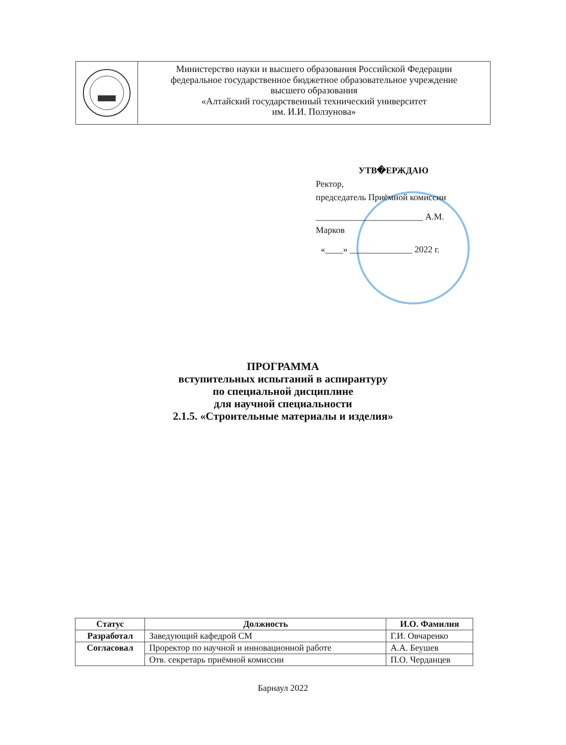Министерство науки и высшего образования Российской Федерации
федеральное государственное бюджетное образовательное учреждение
высшего образования
«Алтайский государственный технический университет
им. И.И. Ползунова»
УТВ�ЕРЖДАЮ
Ректор,
председатель Приёмной комиссии
________________________ А.М. Марков
«____» ______________ 2022 г.
ПРОГРАММА
вступительных испытаний в аспирантуру
по специальной дисциплине
для научной специальности
2.1.5. «Строительные материалы и изделия»
| Статус | Должность | И.О. Фамилия |
| --- | --- | --- |
| Разработал | Заведующий кафедрой СМ | Г.И. Овчаренко |
| Согласовал | Проректор по научной и инновационной работе | А.А. Беушев |
| | Отв. секретарь приёмной комиссии | П.О. Черданцев |
Барнаул 2022